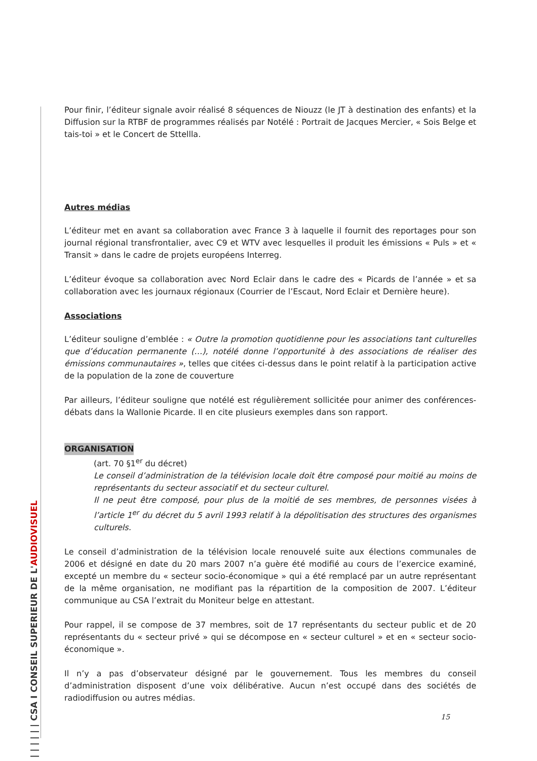| | | | | | CSA I CONSEIL SUPERIEUR DE L'AUDIOVISUEL
Pour finir, l’éditeur signale avoir réalisé 8 séquences de Niouzz (le JT à destination des enfants) et la Diffusion sur la RTBF de programmes réalisés par Notélé : Portrait de Jacques Mercier, « Sois Belge et tais-toi » et le Concert de Sttellla.
Autres médias
L’éditeur met en avant sa collaboration avec France 3 à laquelle il fournit des reportages pour son journal régional transfrontalier, avec C9 et WTV avec lesquelles il produit les émissions « Puls » et « Transit » dans le cadre de projets européens Interreg.
L’éditeur évoque sa collaboration avec Nord Eclair dans le cadre des « Picards de l’année » et sa collaboration avec les journaux régionaux (Courrier de l’Escaut, Nord Eclair et Dernière heure).
Associations
L’éditeur souligne d’emblée : « Outre la promotion quotidienne pour les associations tant culturelles que d’éducation permanente (…), notélé donne l’opportunité à des associations de réaliser des émissions communautaires », telles que citées ci-dessus dans le point relatif à la participation active de la population de la zone de couverture
Par ailleurs, l’éditeur souligne que notélé est régulièrement sollicitée pour animer des conférences-débats dans la Wallonie Picarde. Il en cite plusieurs exemples dans son rapport.
ORGANISATION
(art. 70 §1<sup>er</sup> du décret)
Le conseil d’administration de la télévision locale doit être composé pour moitié au moins de représentants du secteur associatif et du secteur culturel.
Il ne peut être composé, pour plus de la moitié de ses membres, de personnes visées à l’article 1<sup>er</sup> du décret du 5 avril 1993 relatif à la dépolitisation des structures des organismes culturels.
Le conseil d’administration de la télévision locale renouvelé suite aux élections communales de 2006 et désigné en date du 20 mars 2007 n’a guère été modifié au cours de l’exercice examiné, excepté un membre du « secteur socio-économique » qui a été remplacé par un autre représentant de la même organisation, ne modifiant pas la répartition de la composition de 2007. L’éditeur communique au CSA l’extrait du Moniteur belge en attestant.
Pour rappel, il se compose de 37 membres, soit de 17 représentants du secteur public et de 20 représentants du « secteur privé » qui se décompose en « secteur culturel » et en « secteur socio-économique ».
Il n’y a pas d’observateur désigné par le gouvernement. Tous les membres du conseil d’administration disposent d’une voix délibérative. Aucun n’est occupé dans des sociétés de radiodiffusion ou autres médias.
15